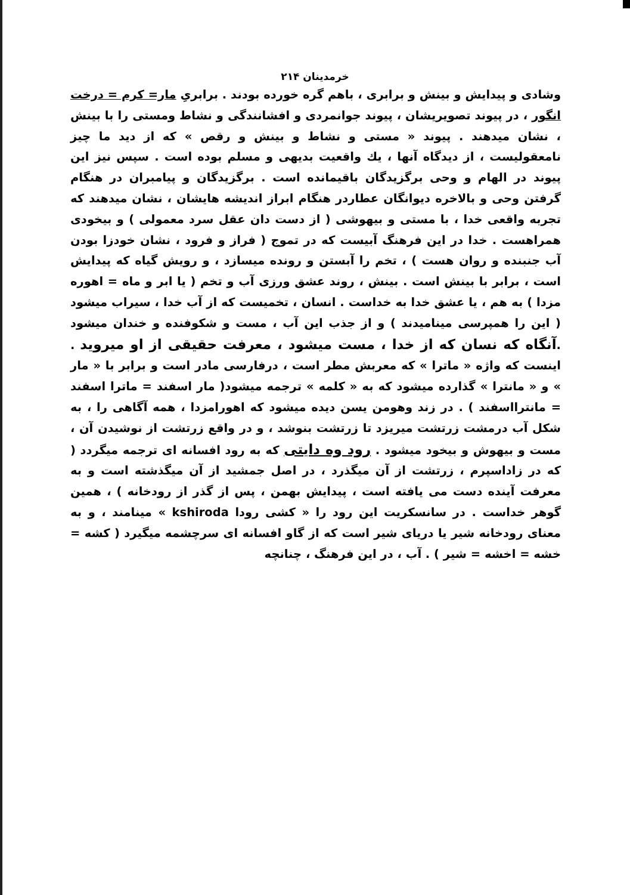خرمدینان ۲۱۴
وشادی و پیدایش و بینش و برابری ، باهم گره خورده بودند . برابریِ مار= کرم = درخت انگور ، در پیوند تصویریشان ، پیوند جوانمردی و افشانندگی و نشاط ومستی را با بینش ، نشان میدهند . پیوند « مستی و نشاط و بینش و رقص » که از دید ما چیز نامعقولیست ، از دیدگاه آنها ، یك واقعیت بدیهی و مسلم بوده است . سپس نیز این پیوند در الهام و وحی برگزیدگان باقیمانده است . برگزیدگان و پیامبران در هنگام گرفتن وحی و بالاخره دیوانگان عطاردر هنگام ابراز اندیشه هایشان ، نشان میدهند که تجربه واقعی خدا ، با مستی و بیهوشی ( از دست دان عقل سرد معمولی ) و بیخودی همراهست . خدا در این فرهنگ آبیست که در تموج ( فراز و فرود ، نشان خودزا بودن آب جنبنده و روان هست ) ، تخم را آبستن و رونده میسازد ، و رویش گیاه که پیدایش است ، برابر با بینش است . بینش ، روند عشق ورزی آب و تخم ( یا ابر و ماه = اهوره مزدا ) به هم ، یا عشق خدا به خداست . انسان ، تخمیست که از آب خدا ، سیراب میشود ( این را همپرسی مینامیدند ) و از جذب این آب ، مست و شکوفنده و خندان میشود .آنگاه که نسان که از خدا ، مست میشود ، معرفت حقیقی از او میروید . اینست که واژه « ماترا » که معربش مطر است ، درفارسی مادر است و برابر با « مار » و « مانترا » گذارده میشود که به « کلمه » ترجمه میشود( مار اسفند = ماترا اسفند = مانترااسفند ) . در زند وهومن یسن دیده میشود که اهورامزدا ، همه آگاهی را ، به شکل آب درمشت زرتشت میریزد تا زرتشت بنوشد ، و در واقع زرتشت از نوشیدن آن ، مست و بیهوش و بیخود میشود . رود وه دایتی که به رود افسانه ای ترجمه میگردد ( که در زاداسپرم ، زرتشت از آن میگذرد ، در اصل جمشید از آن میگذشته است و به معرفت آینده دست می یافته است ، پیدایش بهمن ، پس از گذر از رودخانه ) ، همین گوهر خداست . در سانسکریت این رود را « کشی رودا kshiroda » مینامند ، و به معنای رودخانه شیر یا دریای شیر است که از گاو افسانه ای سرچشمه میگیرد ( کشه = خشه = اخشه = شیر ) . آب ، در این فرهنگ ، چنانچه